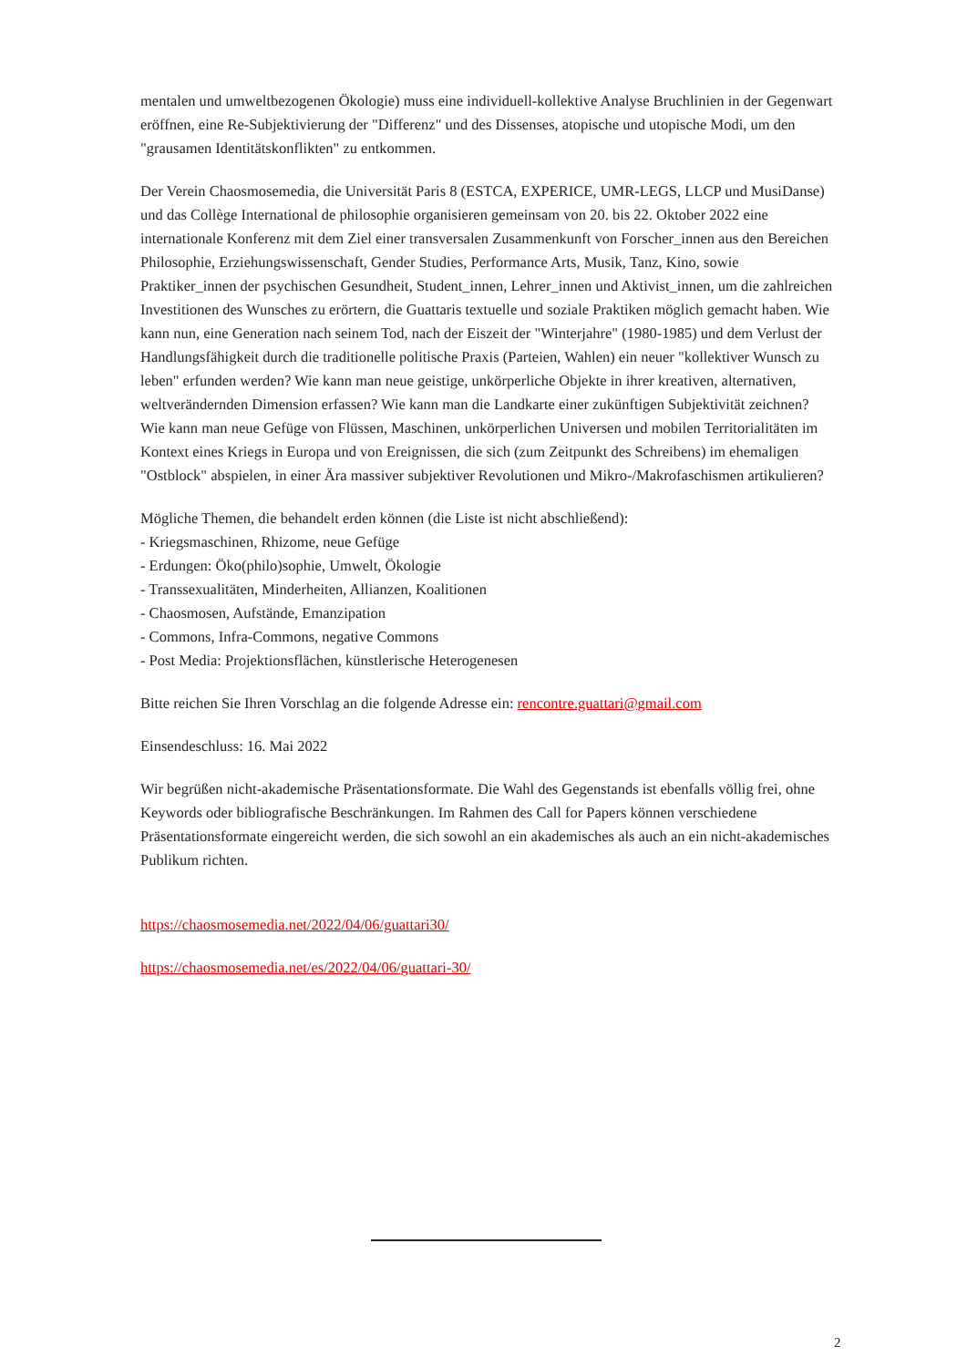mentalen und umweltbezogenen Ökologie) muss eine individuell-kollektive Analyse Bruchlinien in der Gegenwart eröffnen, eine Re-Subjektivierung der "Differenz" und des Dissenses, atopische und utopische Modi, um den "grausamen Identitätskonflikten" zu entkommen.
Der Verein Chaosmosemedia, die Universität Paris 8 (ESTCA, EXPERICE, UMR-LEGS, LLCP und MusiDanse) und das Collège International de philosophie organisieren gemeinsam von 20. bis 22. Oktober 2022 eine internationale Konferenz mit dem Ziel einer transversalen Zusammenkunft von Forscher_innen aus den Bereichen Philosophie, Erziehungswissenschaft, Gender Studies, Performance Arts, Musik, Tanz, Kino, sowie Praktiker_innen der psychischen Gesundheit, Student_innen, Lehrer_innen und Aktivist_innen, um die zahlreichen Investitionen des Wunsches zu erörtern, die Guattaris textuelle und soziale Praktiken möglich gemacht haben. Wie kann nun, eine Generation nach seinem Tod, nach der Eiszeit der "Winterjahre" (1980-1985) und dem Verlust der Handlungsfähigkeit durch die traditionelle politische Praxis (Parteien, Wahlen) ein neuer "kollektiver Wunsch zu leben" erfunden werden? Wie kann man neue geistige, unkörperliche Objekte in ihrer kreativen, alternativen, weltverändernden Dimension erfassen? Wie kann man die Landkarte einer zukünftigen Subjektivität zeichnen? Wie kann man neue Gefüge von Flüssen, Maschinen, unkörperlichen Universen und mobilen Territorialitäten im Kontext eines Kriegs in Europa und von Ereignissen, die sich (zum Zeitpunkt des Schreibens) im ehemaligen "Ostblock" abspielen, in einer Ära massiver subjektiver Revolutionen und Mikro-/Makrofaschismen artikulieren?
Mögliche Themen, die behandelt erden können (die Liste ist nicht abschließend):
- Kriegsmaschinen, Rhizome, neue Gefüge
- Erdungen: Öko(philo)sophie, Umwelt, Ökologie
- Transsexualitäten, Minderheiten, Allianzen, Koalitionen
- Chaosmosen, Aufstände, Emanzipation
- Commons, Infra-Commons, negative Commons
- Post Media: Projektionsflächen, künstlerische Heterogenesen
Bitte reichen Sie Ihren Vorschlag an die folgende Adresse ein: rencontre.guattari@gmail.com
Einsendeschluss: 16. Mai 2022
Wir begrüßen nicht-akademische Präsentationsformate. Die Wahl des Gegenstands ist ebenfalls völlig frei, ohne Keywords oder bibliografische Beschränkungen. Im Rahmen des Call for Papers können verschiedene Präsentationsformate eingereicht werden, die sich sowohl an ein akademisches als auch an ein nicht-akademisches Publikum richten.
https://chaosmosemedia.net/2022/04/06/guattari30/
https://chaosmosemedia.net/es/2022/04/06/guattari-30/
2